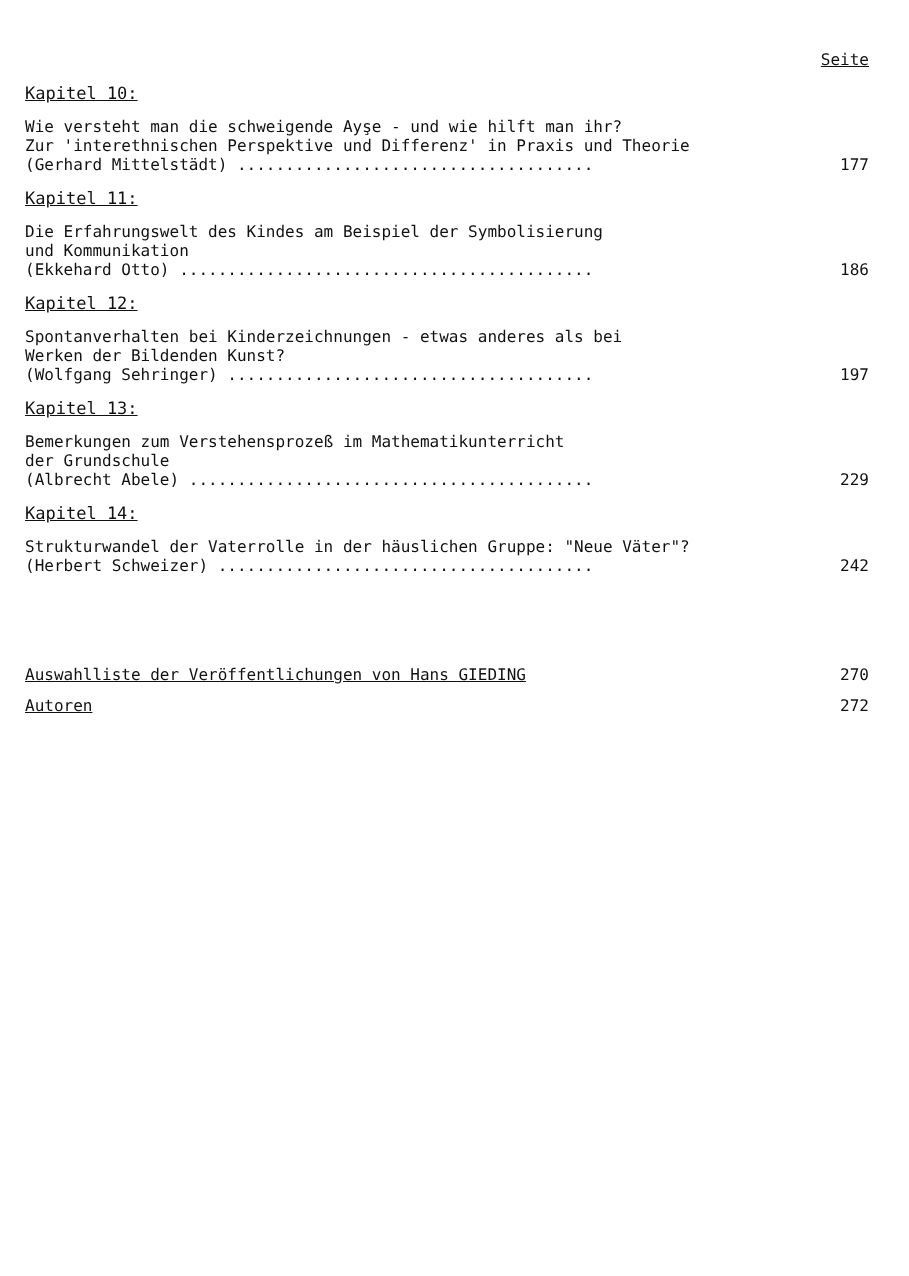Seite
Kapitel 10:
Wie versteht man die schweigende Ayşe - und wie hilft man ihr?
Zur 'interethnischen Perspektive und Differenz' in Praxis und Theorie
(Gerhard Mittelstädt) .....................................
177
Kapitel 11:
Die Erfahrungswelt des Kindes am Beispiel der Symbolisierung
und Kommunikation
(Ekkehard Otto) ...........................................
186
Kapitel 12:
Spontanverhalten bei Kinderzeichnungen - etwas anderes als bei
Werken der Bildenden Kunst?
(Wolfgang Sehringer) ......................................
197
Kapitel 13:
Bemerkungen zum Verstehensprozeß im Mathematikunterricht
der Grundschule
(Albrecht Abele) ..........................................
229
Kapitel 14:
Strukturwandel der Vaterrolle in der häuslichen Gruppe: "Neue Väter"?
(Herbert Schweizer) .......................................
242
Auswahlliste der Veröffentlichungen von Hans GIEDING 270
Autoren 272